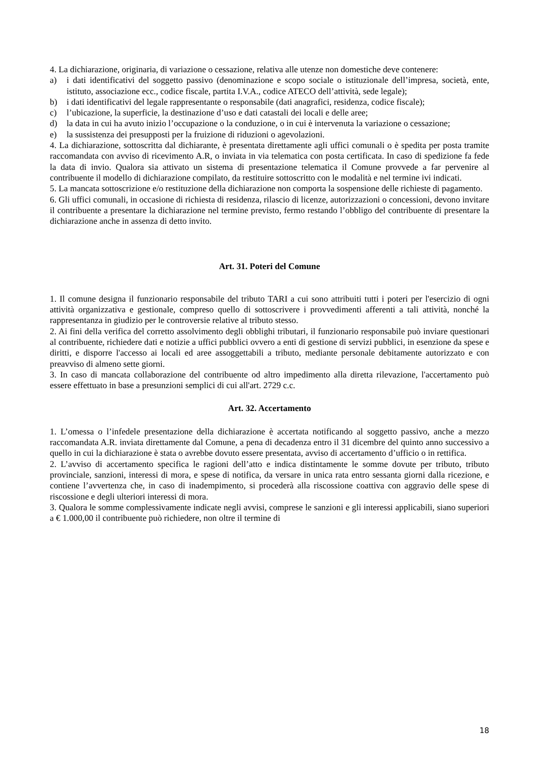4. La dichiarazione, originaria, di variazione o cessazione, relativa alle utenze non domestiche deve contenere:
a) i dati identificativi del soggetto passivo (denominazione e scopo sociale o istituzionale dell’impresa, società, ente, istituto, associazione ecc., codice fiscale, partita I.V.A., codice ATECO dell’attività, sede legale);
b) i dati identificativi del legale rappresentante o responsabile (dati anagrafici, residenza, codice fiscale);
c) l’ubicazione, la superficie, la destinazione d’uso e dati catastali dei locali e delle aree;
d) la data in cui ha avuto inizio l’occupazione o la conduzione, o in cui è intervenuta la variazione o cessazione;
e) la sussistenza dei presupposti per la fruizione di riduzioni o agevolazioni.
4. La dichiarazione, sottoscritta dal dichiarante, è presentata direttamente agli uffici comunali o è spedita per posta tramite raccomandata con avviso di ricevimento A.R, o inviata in via telematica con posta certificata. In caso di spedizione fa fede la data di invio. Qualora sia attivato un sistema di presentazione telematica il Comune provvede a far pervenire al contribuente il modello di dichiarazione compilato, da restituire sottoscritto con le modalità e nel termine ivi indicati.
5. La mancata sottoscrizione e/o restituzione della dichiarazione non comporta la sospensione delle richieste di pagamento.
6. Gli uffici comunali, in occasione di richiesta di residenza, rilascio di licenze, autorizzazioni o concessioni, devono invitare il contribuente a presentare la dichiarazione nel termine previsto, fermo restando l’obbligo del contribuente di presentare la dichiarazione anche in assenza di detto invito.
Art. 31. Poteri del Comune
1. Il comune designa il funzionario responsabile del tributo TARI a cui sono attribuiti tutti i poteri per l'esercizio di ogni attività organizzativa e gestionale, compreso quello di sottoscrivere i provvedimenti afferenti a tali attività, nonché la rappresentanza in giudizio per le controversie relative al tributo stesso.
2. Ai fini della verifica del corretto assolvimento degli obblighi tributari, il funzionario responsabile può inviare questionari al contribuente, richiedere dati e notizie a uffici pubblici ovvero a enti di gestione di servizi pubblici, in esenzione da spese e diritti, e disporre l'accesso ai locali ed aree assoggettabili a tributo, mediante personale debitamente autorizzato e con preavviso di almeno sette giorni.
3. In caso di mancata collaborazione del contribuente od altro impedimento alla diretta rilevazione, l'accertamento può essere effettuato in base a presunzioni semplici di cui all'art. 2729 c.c.
Art. 32. Accertamento
1. L’omessa o l’infedele presentazione della dichiarazione è accertata notificando al soggetto passivo, anche a mezzo raccomandata A.R. inviata direttamente dal Comune, a pena di decadenza entro il 31 dicembre del quinto anno successivo a quello in cui la dichiarazione è stata o avrebbe dovuto essere presentata, avviso di accertamento d’ufficio o in rettifica.
2. L’avviso di accertamento specifica le ragioni dell’atto e indica distintamente le somme dovute per tributo, tributo provinciale, sanzioni, interessi di mora, e spese di notifica, da versare in unica rata entro sessanta giorni dalla ricezione, e contiene l’avvertenza che, in caso di inadempimento, si procederà alla riscossione coattiva con aggravio delle spese di riscossione e degli ulteriori interessi di mora.
3. Qualora le somme complessivamente indicate negli avvisi, comprese le sanzioni e gli interessi applicabili, siano superiori a € 1.000,00 il contribuente può richiedere, non oltre il termine di
18